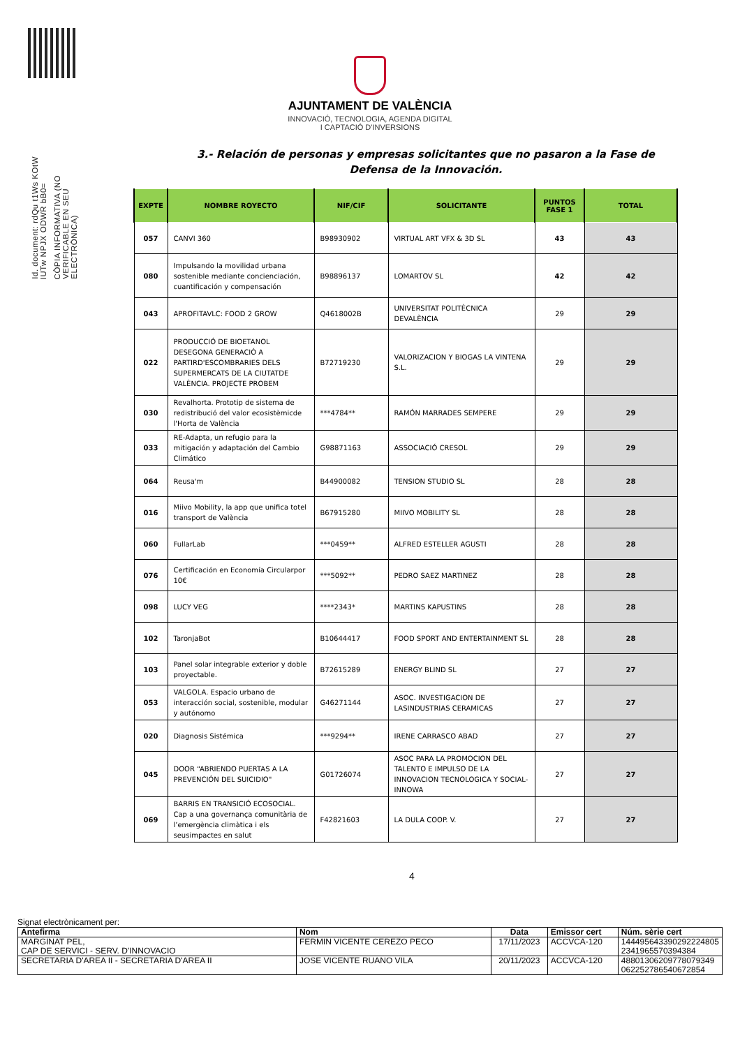Id. document: rdQu t1Ws KOtW IUTw NPJX ODWR bB0=
CÒPIA INFORMATIVA (NO VERIFICABLE EN SEU ELECTRÒNICA)
AJUNTAMENT DE VALÈNCIA
INNOVACIÓ, TECNOLOGIA, AGENDA DIGITAL
I CAPTACIÓ D'INVERSIONS
3.- Relación de personas y empresas solicitantes que no pasaron a la Fase de
Defensa de la Innovación.
| EXPTE | NOMBRE ROYECTO | NIF/CIF | SOLICITANTE | PUNTOS FASE 1 | TOTAL |
| --- | --- | --- | --- | --- | --- |
| 057 | CANVI 360 | B98930902 | VIRTUAL ART VFX & 3D SL | 43 | 43 |
| 080 | Impulsando la movilidad urbana sostenible mediante concienciación, cuantificación y compensación | B98896137 | LOMARTOV SL | 42 | 42 |
| 043 | APROFITAVLC: FOOD 2 GROW | Q4618002B | UNIVERSITAT POLITÈCNICA DEVALÈNCIA | 29 | 29 |
| 022 | PRODUCCIÓ DE BIOETANOL DESEGONA GENERACIÓ A PARTIRD'ESCOMBRARIES DELS SUPERMERCATS DE LA CIUTATDE VALÈNCIA. PROJECTE PROBEM | B72719230 | VALORIZACION Y BIOGAS LA VINTENA S.L. | 29 | 29 |
| 030 | Revalhorta. Prototip de sistema de redistribució del valor ecosistèmicde l'Horta de València | ***4784** | RAMÓN MARRADES SEMPERE | 29 | 29 |
| 033 | RE-Adapta, un refugio para la mitigación y adaptación del Cambio Climático | G98871163 | ASSOCIACIÓ CRESOL | 29 | 29 |
| 064 | Reusa'm | B44900082 | TENSION STUDIO SL | 28 | 28 |
| 016 | Miivo Mobility, la app que unifica totel transport de València | B67915280 | MIIVO MOBILITY SL | 28 | 28 |
| 060 | FullarLab | ***0459** | ALFRED ESTELLER AGUSTI | 28 | 28 |
| 076 | Certificación en Economía Circularpor 10€ | ***5092** | PEDRO SAEZ MARTINEZ | 28 | 28 |
| 098 | LUCY VEG | ****2343* | MARTINS KAPUSTINS | 28 | 28 |
| 102 | TaronjaBot | B10644417 | FOOD SPORT AND ENTERTAINMENT SL | 28 | 28 |
| 103 | Panel solar integrable exterior y doble proyectable. | B72615289 | ENERGY BLIND SL | 27 | 27 |
| 053 | VALGOLA. Espacio urbano de interacción social, sostenible, modular y autónomo | G46271144 | ASOC. INVESTIGACION DE LASINDUSTRIAS CERAMICAS | 27 | 27 |
| 020 | Diagnosis Sistémica | ***9294** | IRENE CARRASCO ABAD | 27 | 27 |
| 045 | DOOR “ABRIENDO PUERTAS A LA PREVENCIÓN DEL SUICIDIO" | G01726074 | ASOC PARA LA PROMOCION DEL TALENTO E IMPULSO DE LA INNOVACION TECNOLOGICA Y SOCIAL-INNOWA | 27 | 27 |
| 069 | BARRIS EN TRANSICIÓ ECOSOCIAL. Cap a una governança comunitària de l’emergència climàtica i els seusimpactes en salut | F42821603 | LA DULA COOP. V. | 27 | 27 |
4
Signat electrònicament per:
| Antefirma | Nom | Data | Emissor cert | Núm. sèrie cert |
| --- | --- | --- | --- | --- |
| MARGINAT PEL, CAP DE SERVICI - SERV. D'INNOVACIO | FERMIN VICENTE CEREZO PECO | 17/11/2023 | ACCVCA-120 | 144495643390292224805 23419655703943​84 |
| SECRETARIA D'AREA II - SECRETARIA D'AREA II | JOSE VICENTE RUANO VILA | 20/11/2023 | ACCVCA-120 | 48801306209778079349 062252786540672854 |